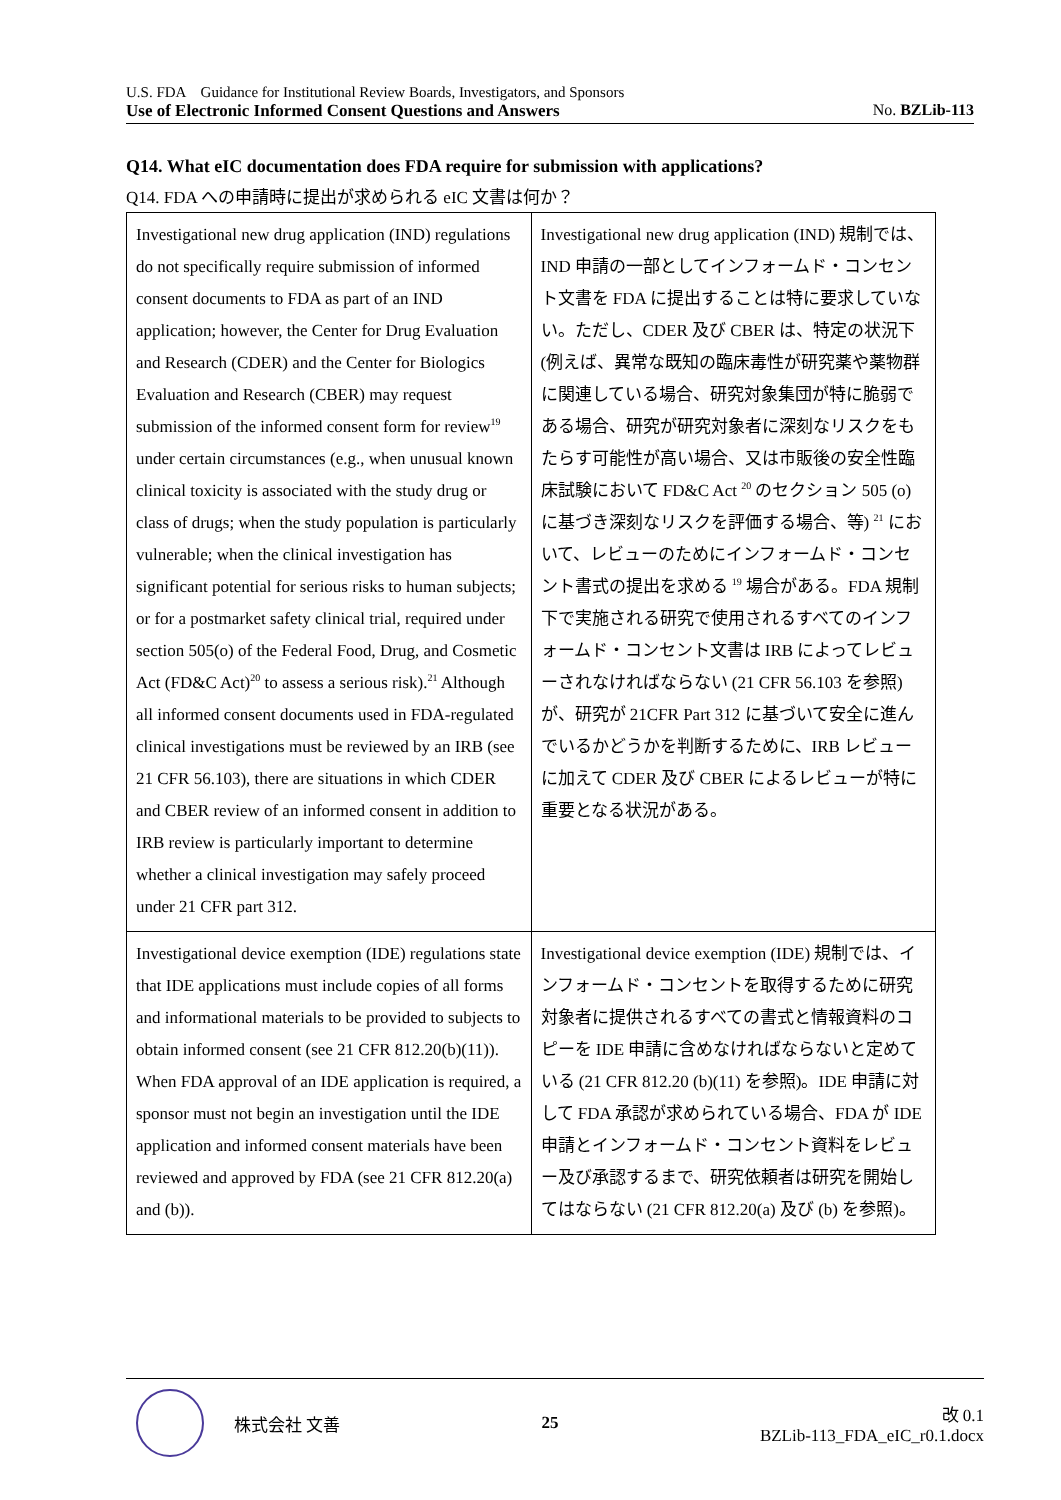U.S. FDA　Guidance for Institutional Review Boards, Investigators, and Sponsors
Use of Electronic Informed Consent Questions and Answers No. BZLib-113
Q14. What eIC documentation does FDA require for submission with applications?
Q14. FDA への申請時に提出が求められる eIC 文書は何か？
| Investigational new drug application (IND) regulations do not specifically require submission of informed consent documents to FDA as part of an IND application; however, the Center for Drug Evaluation and Research (CDER) and the Center for Biologics Evaluation and Research (CBER) may request submission of the informed consent form for review<sup>19</sup> under certain circumstances (e.g., when unusual known clinical toxicity is associated with the study drug or class of drugs; when the study population is particularly vulnerable; when the clinical investigation has significant potential for serious risks to human subjects; or for a postmarket safety clinical trial, required under section 505(o) of the Federal Food, Drug, and Cosmetic Act (FD&C Act)<sup>20</sup> to assess a serious risk).<sup>21</sup> Although all informed consent documents used in FDA-regulated clinical investigations must be reviewed by an IRB (see 21 CFR 56.103), there are situations in which CDER and CBER review of an informed consent in addition to IRB review is particularly important to determine whether a clinical investigation may safely proceed under 21 CFR part 312. | Investigational new drug application (IND) 規制では、IND 申請の一部としてインフォームド・コンセント文書を FDA に提出することは特に要求していない。ただし、CDER 及び CBER は、特定の状況下 (例えば、異常な既知の臨床毒性が研究薬や薬物群に関連している場合、研究対象集団が特に脆弱である場合、研究が研究対象者に深刻なリスクをもたらす可能性が高い場合、又は市販後の安全性臨床試験において FD&C Act <sup>20</sup> のセクション 505 (o) に基づき深刻なリスクを評価する場合、等) <sup>21</sup> において、レビューのためにインフォームド・コンセント書式の提出を求める <sup>19</sup> 場合がある。FDA 規制下で実施される研究で使用されるすべてのインフォームド・コンセント文書は IRB によってレビューされなければならない (21 CFR 56.103 を参照) が、研究が 21CFR Part 312 に基づいて安全に進んでいるかどうかを判断するために、IRB レビューに加えて CDER 及び CBER によるレビューが特に重要となる状況がある。 |
| Investigational device exemption (IDE) regulations state that IDE applications must include copies of all forms and informational materials to be provided to subjects to obtain informed consent (see 21 CFR 812.20(b)(11)). When FDA approval of an IDE application is required, a sponsor must not begin an investigation until the IDE application and informed consent materials have been reviewed and approved by FDA (see 21 CFR 812.20(a) and (b)). | Investigational device exemption (IDE) 規制では、インフォームド・コンセントを取得するために研究対象者に提供されるすべての書式と情報資料のコピーを IDE 申請に含めなければならないと定めている (21 CFR 812.20 (b)(11) を参照)。IDE 申請に対して FDA 承認が求められている場合、FDA が IDE 申請とインフォームド・コンセント資料をレビュー及び承認するまで、研究依頼者は研究を開始してはならない (21 CFR 812.20(a) 及び (b) を参照)。 |
株式会社 文善 25
改 0.1
BZLib-113_FDA_eIC_r0.1.docx